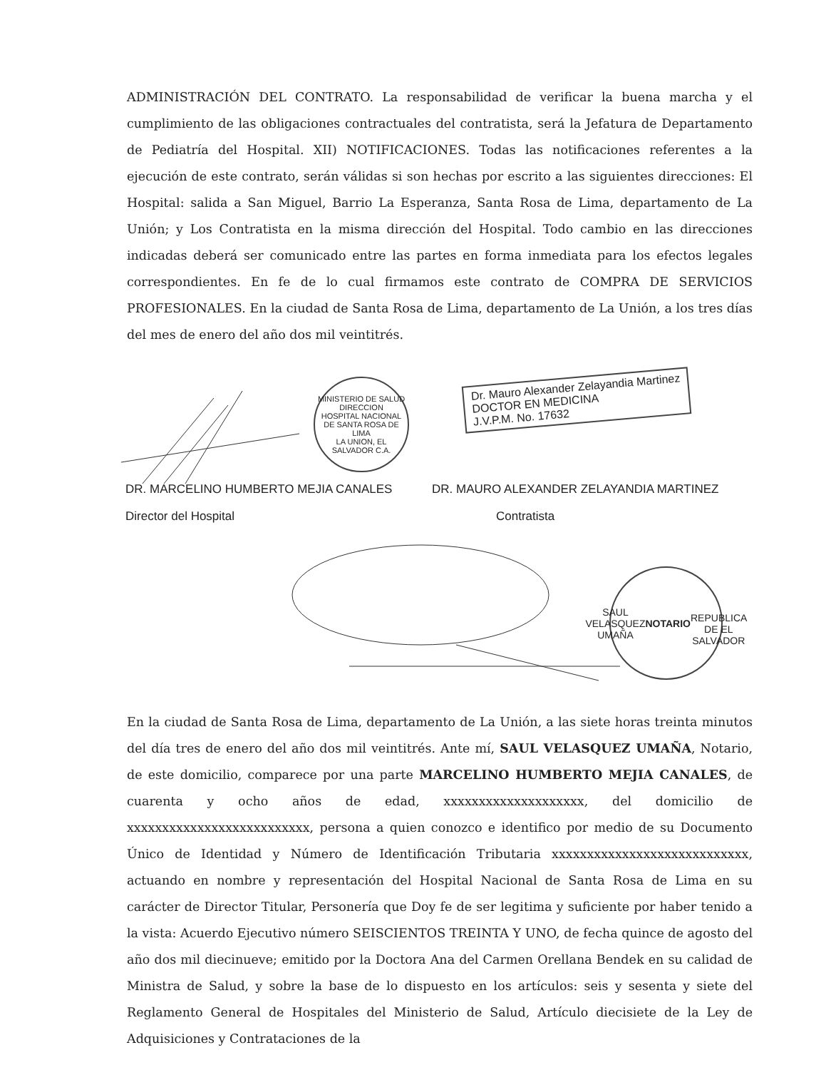ADMINISTRACIÓN DEL CONTRATO. La responsabilidad de verificar la buena marcha y el cumplimiento de las obligaciones contractuales del contratista, será la Jefatura de Departamento de Pediatría del Hospital. XII) NOTIFICACIONES. Todas las notificaciones referentes a la ejecución de este contrato, serán válidas si son hechas por escrito a las siguientes direcciones: El Hospital: salida a San Miguel, Barrio La Esperanza, Santa Rosa de Lima, departamento de La Unión; y Los Contratista en la misma dirección del Hospital. Todo cambio en las direcciones indicadas deberá ser comunicado entre las partes en forma inmediata para los efectos legales correspondientes. En fe de lo cual firmamos este contrato de COMPRA DE SERVICIOS PROFESIONALES. En la ciudad de Santa Rosa de Lima, departamento de La Unión, a los tres días del mes de enero del año dos mil veintitrés.
MINISTERIO DE SALUD
DIRECCION
HOSPITAL NACIONAL DE SANTA ROSA DE LIMA
LA UNION, EL SALVADOR C.A.
Dr. Mauro Alexander Zelayandia Martinez
DOCTOR EN MEDICINA
J.V.P.M. No. 17632
DR. MARCELINO HUMBERTO MEJIA CANALES
DR. MAURO ALEXANDER ZELAYANDIA MARTINEZ
Director del Hospital Contratista
SAUL VELASQUEZ UMAÑA
NOTARIO
REPUBLICA DE EL SALVADOR
En la ciudad de Santa Rosa de Lima, departamento de La Unión, a las siete horas treinta minutos del día tres de enero del año dos mil veintitrés. Ante mí, SAUL VELASQUEZ UMAÑA, Notario, de este domicilio, comparece por una parte MARCELINO HUMBERTO MEJIA CANALES, de cuarenta y ocho años de edad, xxxxxxxxxxxxxxxxxxxx, del domicilio de xxxxxxxxxxxxxxxxxxxxxxxxxx, persona a quien conozco e identifico por medio de su Documento Único de Identidad y Número de Identificación Tributaria xxxxxxxxxxxxxxxxxxxxxxxxxxxx, actuando en nombre y representación del Hospital Nacional de Santa Rosa de Lima en su carácter de Director Titular, Personería que Doy fe de ser legitima y suficiente por haber tenido a la vista: Acuerdo Ejecutivo número SEISCIENTOS TREINTA Y UNO, de fecha quince de agosto del año dos mil diecinueve; emitido por la Doctora Ana del Carmen Orellana Bendek en su calidad de Ministra de Salud, y sobre la base de lo dispuesto en los artículos: seis y sesenta y siete del Reglamento General de Hospitales del Ministerio de Salud, Artículo diecisiete de la Ley de Adquisiciones y Contrataciones de la